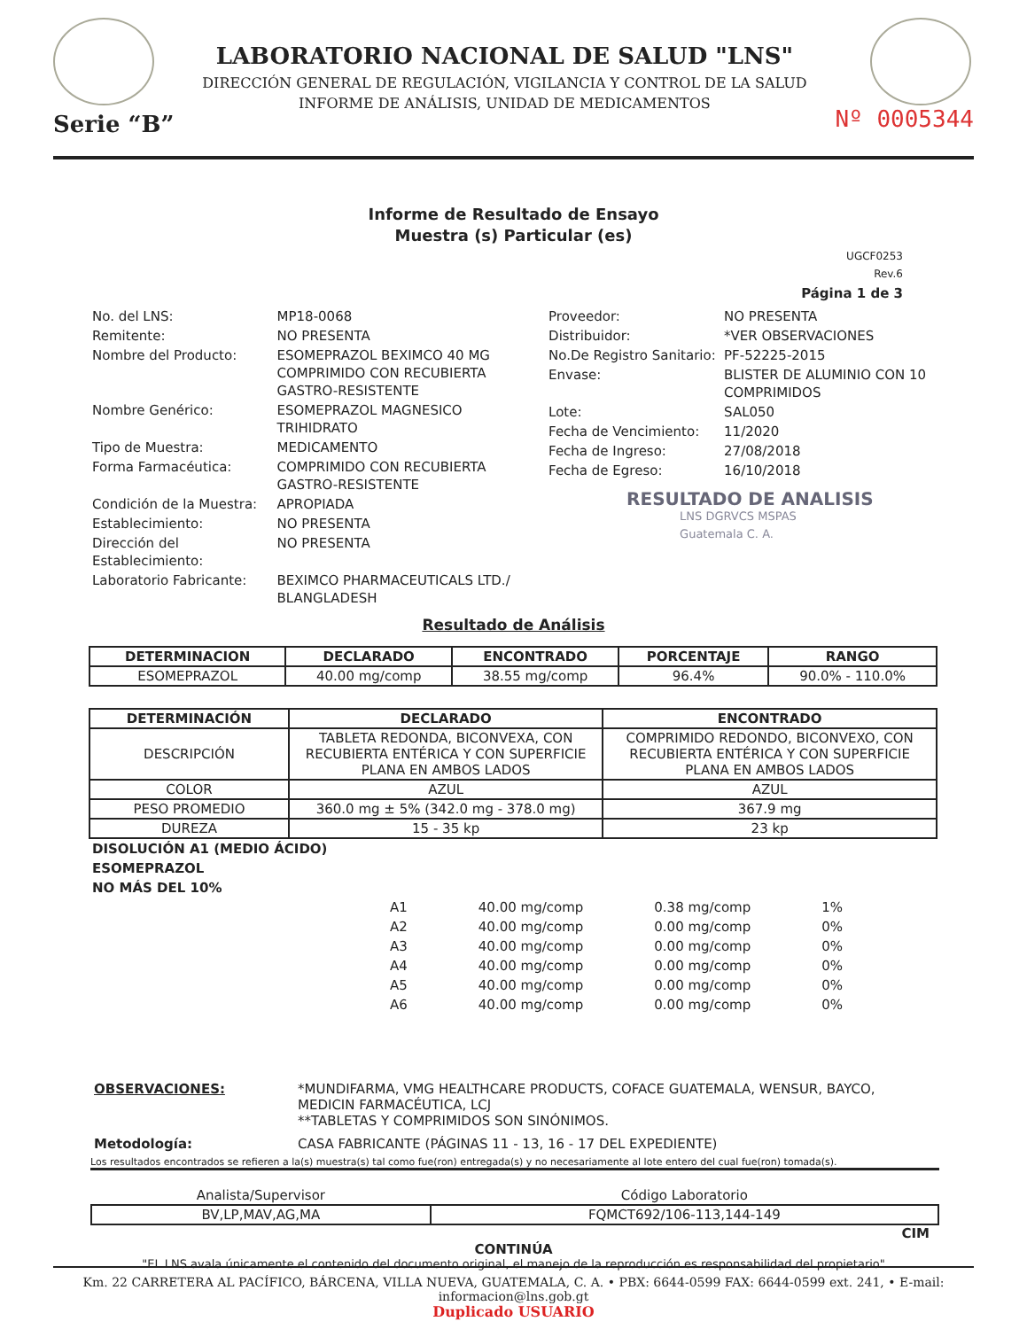Serie “B”
LABORATORIO NACIONAL DE SALUD "LNS"
DIRECCIÓN GENERAL DE REGULACIÓN, VIGILANCIA Y CONTROL DE LA SALUD
INFORME DE ANÁLISIS, UNIDAD DE MEDICAMENTOS
Nº 0005344
Informe de Resultado de Ensayo
Muestra (s) Particular (es)
UGCF0253
Rev.6
Página 1 de 3
| No. del LNS: | MP18-0068 |
| Remitente: | NO PRESENTA |
| Nombre del Producto: | ESOMEPRAZOL BEXIMCO 40 MG COMPRIMIDO CON RECUBIERTA GASTRO-RESISTENTE |
| Nombre Genérico: | ESOMEPRAZOL MAGNESICO TRIHIDRATO |
| Tipo de Muestra: | MEDICAMENTO |
| Forma Farmacéutica: | COMPRIMIDO CON RECUBIERTA GASTRO-RESISTENTE |
| Condición de la Muestra: | APROPIADA |
| Establecimiento: | NO PRESENTA |
| Dirección del Establecimiento: | NO PRESENTA |
| Laboratorio Fabricante: | BEXIMCO PHARMACEUTICALS LTD./ BLANGLADESH |
| Proveedor: | NO PRESENTA |
| Distribuidor: | *VER OBSERVACIONES |
| No.De Registro Sanitario: | PF-52225-2015 |
| Envase: | BLISTER DE ALUMINIO CON 10 COMPRIMIDOS |
| Lote: | SAL050 |
| Fecha de Vencimiento: | 11/2020 |
| Fecha de Ingreso: | 27/08/2018 |
| Fecha de Egreso: | 16/10/2018 |
RESULTADO DE ANALISIS
LNS DGRVCS MSPAS
Guatemala C. A.
Resultado de Análisis
| DETERMINACION | DECLARADO | ENCONTRADO | PORCENTAJE | RANGO |
| --- | --- | --- | --- | --- |
| ESOMEPRAZOL | 40.00 mg/comp | 38.55 mg/comp | 96.4% | 90.0% - 110.0% |
| DETERMINACIÓN | DECLARADO | ENCONTRADO |
| --- | --- | --- |
| DESCRIPCIÓN | TABLETA REDONDA, BICONVEXA, CON RECUBIERTA ENTÉRICA Y CON SUPERFICIE PLANA EN AMBOS LADOS | COMPRIMIDO REDONDO, BICONVEXO, CON RECUBIERTA ENTÉRICA Y CON SUPERFICIE PLANA EN AMBOS LADOS |
| COLOR | AZUL | AZUL |
| PESO PROMEDIO | 360.0 mg ± 5% (342.0 mg - 378.0 mg) | 367.9 mg |
| DUREZA | 15 - 35 kp | 23 kp |
DISOLUCIÓN A1 (MEDIO ÁCIDO)
ESOMEPRAZOL
NO MÁS DEL 10%
| A1 | 40.00 mg/comp | 0.38 mg/comp | 1% |
| A2 | 40.00 mg/comp | 0.00 mg/comp | 0% |
| A3 | 40.00 mg/comp | 0.00 mg/comp | 0% |
| A4 | 40.00 mg/comp | 0.00 mg/comp | 0% |
| A5 | 40.00 mg/comp | 0.00 mg/comp | 0% |
| A6 | 40.00 mg/comp | 0.00 mg/comp | 0% |
| OBSERVACIONES: | *MUNDIFARMA, VMG HEALTHCARE PRODUCTS, COFACE GUATEMALA, WENSUR, BAYCO, MEDICIN FARMACÉUTICA, LCJ **TABLETAS Y COMPRIMIDOS SON SINÓNIMOS. |
| Metodología: | CASA FABRICANTE (PÁGINAS 11 - 13, 16 - 17 DEL EXPEDIENTE) |
Los resultados encontrados se refieren a la(s) muestra(s) tal como fue(ron) entregada(s) y no necesariamente al lote entero del cual fue(ron) tomada(s).
| Analista/Supervisor | Código Laboratorio |
| BV,LP,MAV,AG,MA | FQMCT692/106-113,144-149 |
CIM
CONTINÚA
"EL LNS avala únicamente el contenido del documento original, el manejo de la reproducción es responsabilidad del propietario"
Km. 22 CARRETERA AL PACÍFICO, BÁRCENA, VILLA NUEVA, GUATEMALA, C. A. • PBX: 6644-0599 FAX: 6644-0599 ext. 241, • E-mail: informacion@lns.gob.gt
Duplicado USUARIO